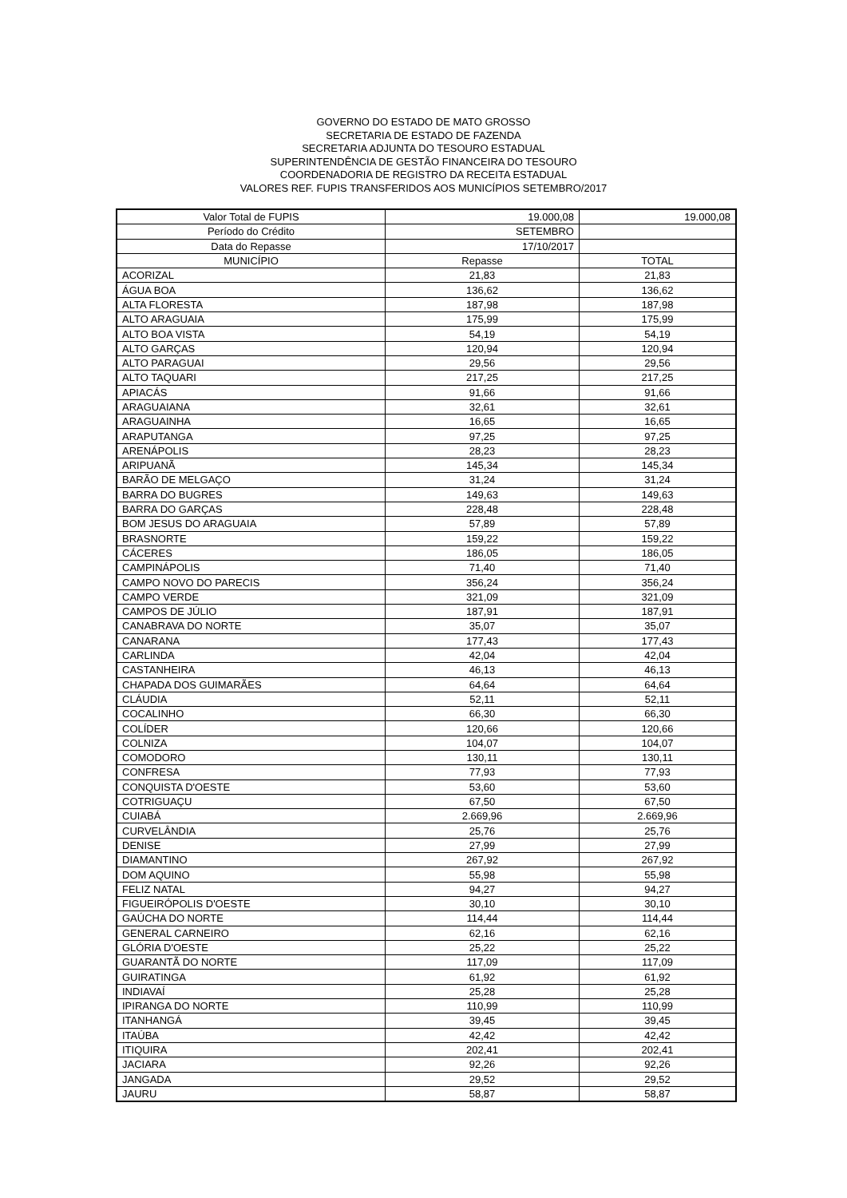GOVERNO DO ESTADO DE MATO GROSSO
SECRETARIA DE ESTADO DE FAZENDA
SECRETARIA ADJUNTA DO TESOURO ESTADUAL
SUPERINTENDÊNCIA DE GESTÃO FINANCEIRA DO TESOURO
COORDENADORIA DE REGISTRO DA RECEITA ESTADUAL
VALORES REF. FUPIS TRANSFERIDOS AOS MUNICÍPIOS SETEMBRO/2017
| Valor Total de FUPIS | 19.000,08 | 19.000,08 |
| Período do Crédito | SETEMBRO | |
| Data do Repasse | 17/10/2017 | |
| MUNICÍPIO | Repasse | TOTAL |
| ACORIZAL | 21,83 | 21,83 |
| ÁGUA BOA | 136,62 | 136,62 |
| ALTA FLORESTA | 187,98 | 187,98 |
| ALTO ARAGUAIA | 175,99 | 175,99 |
| ALTO BOA VISTA | 54,19 | 54,19 |
| ALTO GARÇAS | 120,94 | 120,94 |
| ALTO PARAGUAI | 29,56 | 29,56 |
| ALTO TAQUARI | 217,25 | 217,25 |
| APIACÁS | 91,66 | 91,66 |
| ARAGUAIANA | 32,61 | 32,61 |
| ARAGUAINHA | 16,65 | 16,65 |
| ARAPUTANGA | 97,25 | 97,25 |
| ARENÁPOLIS | 28,23 | 28,23 |
| ARIPUANÃ | 145,34 | 145,34 |
| BARÃO DE MELGAÇO | 31,24 | 31,24 |
| BARRA DO BUGRES | 149,63 | 149,63 |
| BARRA DO GARÇAS | 228,48 | 228,48 |
| BOM JESUS DO ARAGUAIA | 57,89 | 57,89 |
| BRASNORTE | 159,22 | 159,22 |
| CÁCERES | 186,05 | 186,05 |
| CAMPINÁPOLIS | 71,40 | 71,40 |
| CAMPO NOVO DO PARECIS | 356,24 | 356,24 |
| CAMPO VERDE | 321,09 | 321,09 |
| CAMPOS DE JÚLIO | 187,91 | 187,91 |
| CANABRAVA DO NORTE | 35,07 | 35,07 |
| CANARANA | 177,43 | 177,43 |
| CARLINDA | 42,04 | 42,04 |
| CASTANHEIRA | 46,13 | 46,13 |
| CHAPADA DOS GUIMARÃES | 64,64 | 64,64 |
| CLÁUDIA | 52,11 | 52,11 |
| COCALINHO | 66,30 | 66,30 |
| COLÍDER | 120,66 | 120,66 |
| COLNIZA | 104,07 | 104,07 |
| COMODORO | 130,11 | 130,11 |
| CONFRESA | 77,93 | 77,93 |
| CONQUISTA D'OESTE | 53,60 | 53,60 |
| COTRIGUAÇU | 67,50 | 67,50 |
| CUIABÁ | 2.669,96 | 2.669,96 |
| CURVELÂNDIA | 25,76 | 25,76 |
| DENISE | 27,99 | 27,99 |
| DIAMANTINO | 267,92 | 267,92 |
| DOM AQUINO | 55,98 | 55,98 |
| FELIZ NATAL | 94,27 | 94,27 |
| FIGUEIRÓPOLIS D'OESTE | 30,10 | 30,10 |
| GAÚCHA DO NORTE | 114,44 | 114,44 |
| GENERAL CARNEIRO | 62,16 | 62,16 |
| GLÓRIA D'OESTE | 25,22 | 25,22 |
| GUARANTÃ DO NORTE | 117,09 | 117,09 |
| GUIRATINGA | 61,92 | 61,92 |
| INDIAVAÍ | 25,28 | 25,28 |
| IPIRANGA DO NORTE | 110,99 | 110,99 |
| ITANHANGÁ | 39,45 | 39,45 |
| ITAÚBA | 42,42 | 42,42 |
| ITIQUIRA | 202,41 | 202,41 |
| JACIARA | 92,26 | 92,26 |
| JANGADA | 29,52 | 29,52 |
| JAURU | 58,87 | 58,87 |